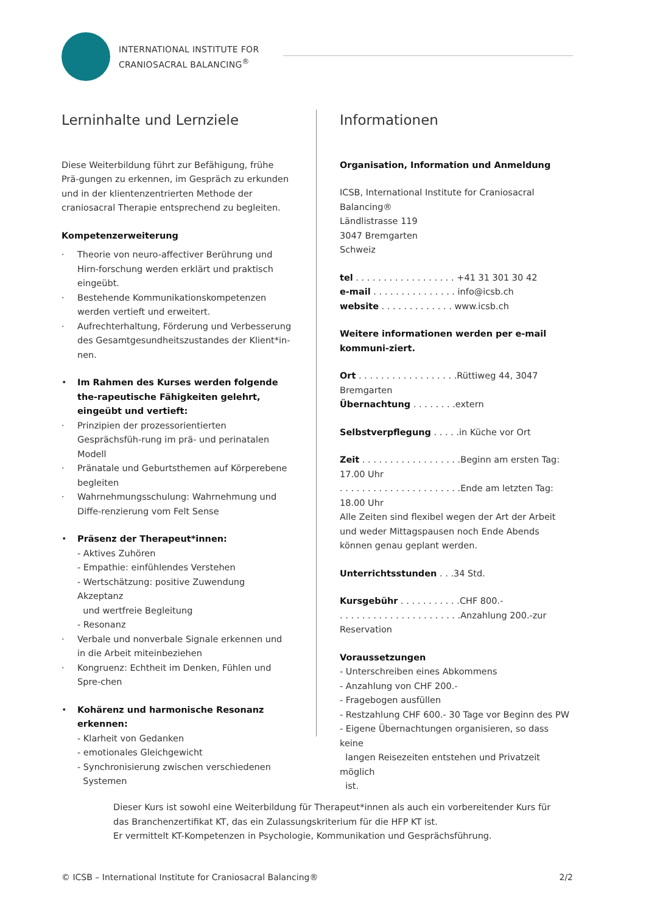INTERNATIONAL INSTITUTE FOR
CRANIOSACRAL BALANCING<sup>®</sup>
Lerninhalte und Lernziele
Diese Weiterbildung führt zur Befähigung, frühe Prä-gungen zu erkennen, im Gespräch zu erkunden und in der klientenzentrierten Methode der craniosacral Therapie entsprechend zu begleiten.
Kompetenzerweiterung
· Theorie von neuro-affectiver Berührung und Hirn-forschung werden erklärt und praktisch eingeübt.
· Bestehende Kommunikationskompetenzen werden vertieft und erweitert.
· Aufrechterhaltung, Förderung und Verbesserung des Gesamtgesundheitszustandes der Klient*in-nen.
• Im Rahmen des Kurses werden folgende the-rapeutische Fähigkeiten gelehrt, eingeübt und vertieft:
· Prinzipien der prozessorientierten Gesprächsfüh-rung im prä- und perinatalen Modell
· Pränatale und Geburtsthemen auf Körperebene begleiten
· Wahrnehmungsschulung: Wahrnehmung und Diffe-renzierung vom Felt Sense
• Präsenz der Therapeut*innen:
- Aktives Zuhören
- Empathie: einfühlendes Verstehen
- Wertschätzung: positive Zuwendung Akzeptanz
und wertfreie Begleitung
- Resonanz
· Verbale und nonverbale Signale erkennen und in die Arbeit miteinbeziehen
· Kongruenz: Echtheit im Denken, Fühlen und Spre-chen
• Kohärenz und harmonische Resonanz erkennen:
- Klarheit von Gedanken
- emotionales Gleichgewicht
- Synchronisierung zwischen verschiedenen
Systemen
Informationen
Organisation, Information und Anmeldung
ICSB, International Institute for Craniosacral Balancing®
Ländlistrasse 119
3047 Bremgarten
Schweiz
tel . . . . . . . . . . . . . . . . . . +41 31 301 30 42
e-mail . . . . . . . . . . . . . . . info@icsb.ch
website . . . . . . . . . . . . . www.icsb.ch
Weitere informationen werden per e-mail kommuni-ziert.
Ort . . . . . . . . . . . . . . . . . .Rüttiweg 44, 3047 Bremgarten
Übernachtung . . . . . . . .extern
Selbstverpflegung . . . . .in Küche vor Ort
Zeit . . . . . . . . . . . . . . . . . .Beginn am ersten Tag: 17.00 Uhr
. . . . . . . . . . . . . . . . . . . . . .Ende am letzten Tag: 18.00 Uhr
Alle Zeiten sind flexibel wegen der Art der Arbeit und weder Mittagspausen noch Ende Abends können genau geplant werden.
Unterrichtsstunden . . .34 Std.
Kursgebühr . . . . . . . . . . .CHF 800.-
. . . . . . . . . . . . . . . . . . . . . .Anzahlung 200.-zur Reservation
Voraussetzungen
- Unterschreiben eines Abkommens
- Anzahlung von CHF 200.-
- Fragebogen ausfüllen
- Restzahlung CHF 600.- 30 Tage vor Beginn des PW
- Eigene Übernachtungen organisieren, so dass keine
langen Reisezeiten entstehen und Privatzeit möglich
ist.
Dieser Kurs ist sowohl eine Weiterbildung für Therapeut*innen als auch ein vorbereitender Kurs für das Branchenzertifikat KT, das ein Zulassungskriterium für die HFP KT ist.
Er vermittelt KT-Kompetenzen in Psychologie, Kommunikation und Gesprächsführung.
© ICSB – International Institute for Craniosacral Balancing® 2/2